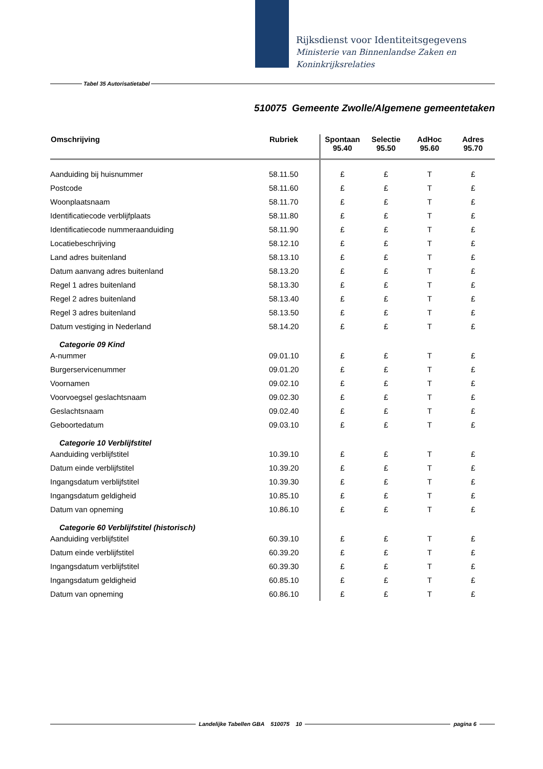Rijksdienst voor Identiteitsgegevens
Ministerie van Binnenlandse Zaken en
Koninkrijksrelaties
Tabel 35 Autorisatietabel
510075 Gemeente Zwolle/Algemene gemeentetaken
| Omschrijving | Rubriek | Spontaan 95.40 | Selectie 95.50 | AdHoc 95.60 | Adres 95.70 |
| --- | --- | --- | --- | --- | --- |
| Aanduiding bij huisnummer | 58.11.50 | £ | £ | T | £ |
| Postcode | 58.11.60 | £ | £ | T | £ |
| Woonplaatsnaam | 58.11.70 | £ | £ | T | £ |
| Identificatiecode verblijfplaats | 58.11.80 | £ | £ | T | £ |
| Identificatiecode nummeraanduiding | 58.11.90 | £ | £ | T | £ |
| Locatiebeschrijving | 58.12.10 | £ | £ | T | £ |
| Land adres buitenland | 58.13.10 | £ | £ | T | £ |
| Datum aanvang adres buitenland | 58.13.20 | £ | £ | T | £ |
| Regel 1 adres buitenland | 58.13.30 | £ | £ | T | £ |
| Regel 2 adres buitenland | 58.13.40 | £ | £ | T | £ |
| Regel 3 adres buitenland | 58.13.50 | £ | £ | T | £ |
| Datum vestiging in Nederland | 58.14.20 | £ | £ | T | £ |
| Categorie 09 Kind | | | | | |
| A-nummer | 09.01.10 | £ | £ | T | £ |
| Burgerservicenummer | 09.01.20 | £ | £ | T | £ |
| Voornamen | 09.02.10 | £ | £ | T | £ |
| Voorvoegsel geslachtsnaam | 09.02.30 | £ | £ | T | £ |
| Geslachtsnaam | 09.02.40 | £ | £ | T | £ |
| Geboortedatum | 09.03.10 | £ | £ | T | £ |
| Categorie 10 Verblijfstitel | | | | | |
| Aanduiding verblijfstitel | 10.39.10 | £ | £ | T | £ |
| Datum einde verblijfstitel | 10.39.20 | £ | £ | T | £ |
| Ingangsdatum verblijfstitel | 10.39.30 | £ | £ | T | £ |
| Ingangsdatum geldigheid | 10.85.10 | £ | £ | T | £ |
| Datum van opneming | 10.86.10 | £ | £ | T | £ |
| Categorie 60 Verblijfstitel (historisch) | | | | | |
| Aanduiding verblijfstitel | 60.39.10 | £ | £ | T | £ |
| Datum einde verblijfstitel | 60.39.20 | £ | £ | T | £ |
| Ingangsdatum verblijfstitel | 60.39.30 | £ | £ | T | £ |
| Ingangsdatum geldigheid | 60.85.10 | £ | £ | T | £ |
| Datum van opneming | 60.86.10 | £ | £ | T | £ |
Landelijke Tabellen GBA 510075 10 pagina 6